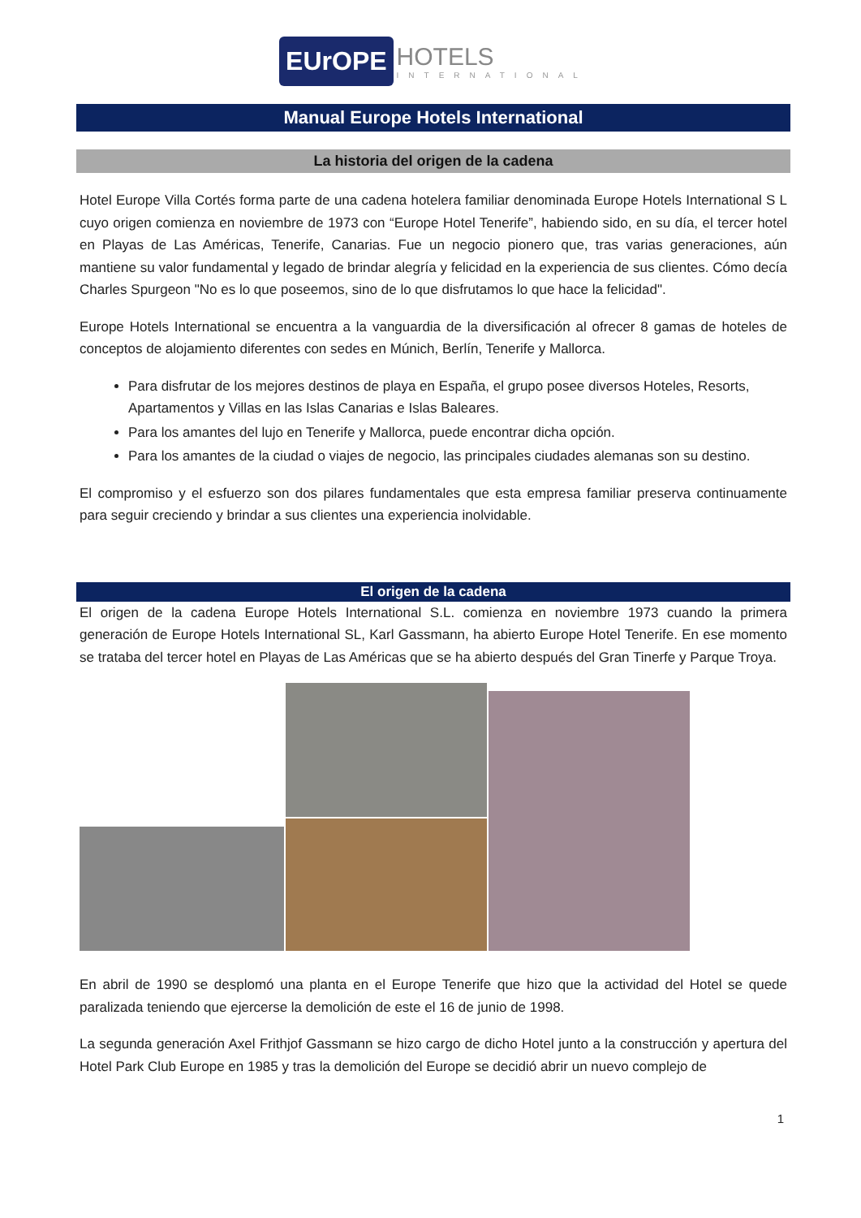EUrOPE HOTELS
INTERNATIONAL
Manual Europe Hotels International
La historia del origen de la cadena
Hotel Europe Villa Cortés forma parte de una cadena hotelera familiar denominada Europe Hotels International S L cuyo origen comienza en noviembre de 1973 con “Europe Hotel Tenerife”, habiendo sido, en su día, el tercer hotel en Playas de Las Américas, Tenerife, Canarias. Fue un negocio pionero que, tras varias generaciones, aún mantiene su valor fundamental y legado de brindar alegría y felicidad en la experiencia de sus clientes. Cómo decía Charles Spurgeon "No es lo que poseemos, sino de lo que disfrutamos lo que hace la felicidad".
Europe Hotels International se encuentra a la vanguardia de la diversificación al ofrecer 8 gamas de hoteles de conceptos de alojamiento diferentes con sedes en Múnich, Berlín, Tenerife y Mallorca.
Para disfrutar de los mejores destinos de playa en España, el grupo posee diversos Hoteles, Resorts, Apartamentos y Villas en las Islas Canarias e Islas Baleares.
Para los amantes del lujo en Tenerife y Mallorca, puede encontrar dicha opción.
Para los amantes de la ciudad o viajes de negocio, las principales ciudades alemanas son su destino.
El compromiso y el esfuerzo son dos pilares fundamentales que esta empresa familiar preserva continuamente para seguir creciendo y brindar a sus clientes una experiencia inolvidable.
El origen de la cadena
El origen de la cadena Europe Hotels International S.L. comienza en noviembre 1973 cuando la primera generación de Europe Hotels International SL, Karl Gassmann, ha abierto Europe Hotel Tenerife. En ese momento se trataba del tercer hotel en Playas de Las Américas que se ha abierto después del Gran Tinerfe y Parque Troya.
En abril de 1990 se desplomó una planta en el Europe Tenerife que hizo que la actividad del Hotel se quede paralizada teniendo que ejercerse la demolición de este el 16 de junio de 1998.
La segunda generación Axel Frithjof Gassmann se hizo cargo de dicho Hotel junto a la construcción y apertura del Hotel Park Club Europe en 1985 y tras la demolición del Europe se decidió abrir un nuevo complejo de
1